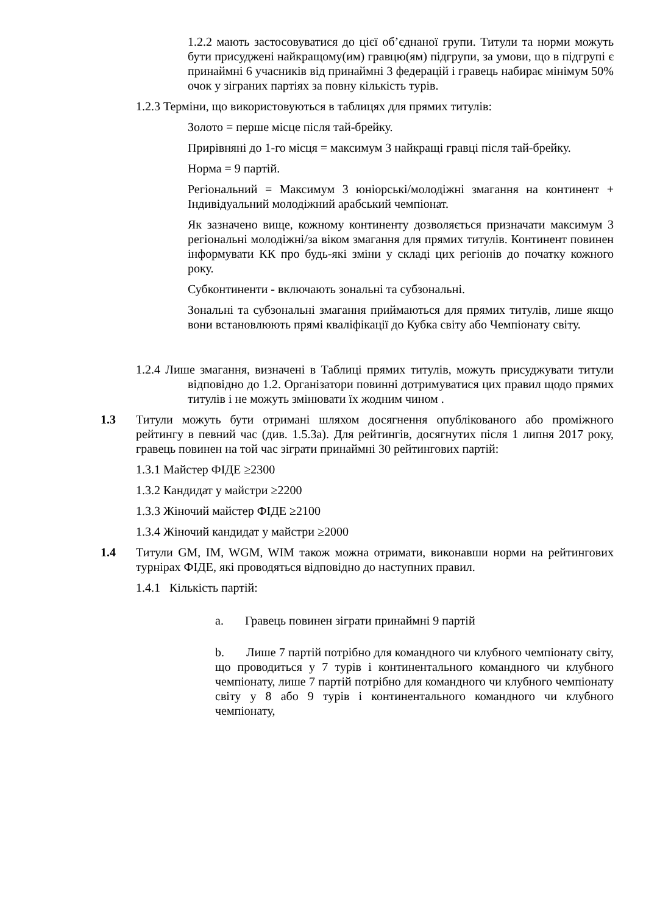1.2.2 мають застосовуватися до цієї об’єднаної групи. Титули та норми можуть бути присуджені найкращому(им) гравцю(ям) підгрупи, за умови, що в підгрупі є принаймні 6 учасників від принаймні 3 федерацій і гравець набирає мінімум 50% очок у зіграних партіях за повну кількість турів.
1.2.3 Терміни, що використовуються в таблицях для прямих титулів:
Золото = перше місце після тай-брейку.
Прирівняні до 1-го місця = максимум 3 найкращі гравці після тай-брейку.
Норма = 9 партій.
Регіональний = Максимум 3 юніорські/молодіжні змагання на континент + Індивідуальний молодіжний арабський чемпіонат.
Як зазначено вище, кожному континенту дозволяється призначати максимум 3 регіональні молодіжні/за віком змагання для прямих титулів. Континент повинен інформувати КК про будь-які зміни у складі цих регіонів до початку кожного року.
Субконтиненти - включають зональні та субзональні.
Зональні та субзональні змагання приймаються для прямих титулів, лише якщо вони встановлюють прямі кваліфікації до Кубка світу або Чемпіонату світу.
1.2.4 Лише змагання, визначені в Таблиці прямих титулів, можуть присуджувати титули відповідно до 1.2. Організатори повинні дотримуватися цих правил щодо прямих титулів і не можуть змінювати їх жодним чином .
1.3 Титули можуть бути отримані шляхом досягнення опублікованого або проміжного рейтингу в певний час (див. 1.5.3a). Для рейтингів, досягнутих після 1 липня 2017 року, гравець повинен на той час зіграти принаймні 30 рейтингових партій:
1.3.1 Майстер ФІДЕ ≥2300
1.3.2 Кандидат у майстри ≥2200
1.3.3 Жіночий майстер ФІДЕ ≥2100
1.3.4 Жіночий кандидат у майстри ≥2000
1.4 Титули GM, IM, WGM, WIM також можна отримати, виконавши норми на рейтингових турнірах ФІДЕ, які проводяться відповідно до наступних правил.
1.4.1 Кількість партій:
a. Гравець повинен зіграти принаймні 9 партій
b. Лише 7 партій потрібно для командного чи клубного чемпіонату світу, що проводиться у 7 турів і континентального командного чи клубного чемпіонату, лише 7 партій потрібно для командного чи клубного чемпіонату світу у 8 або 9 турів і континентального командного чи клубного чемпіонату,